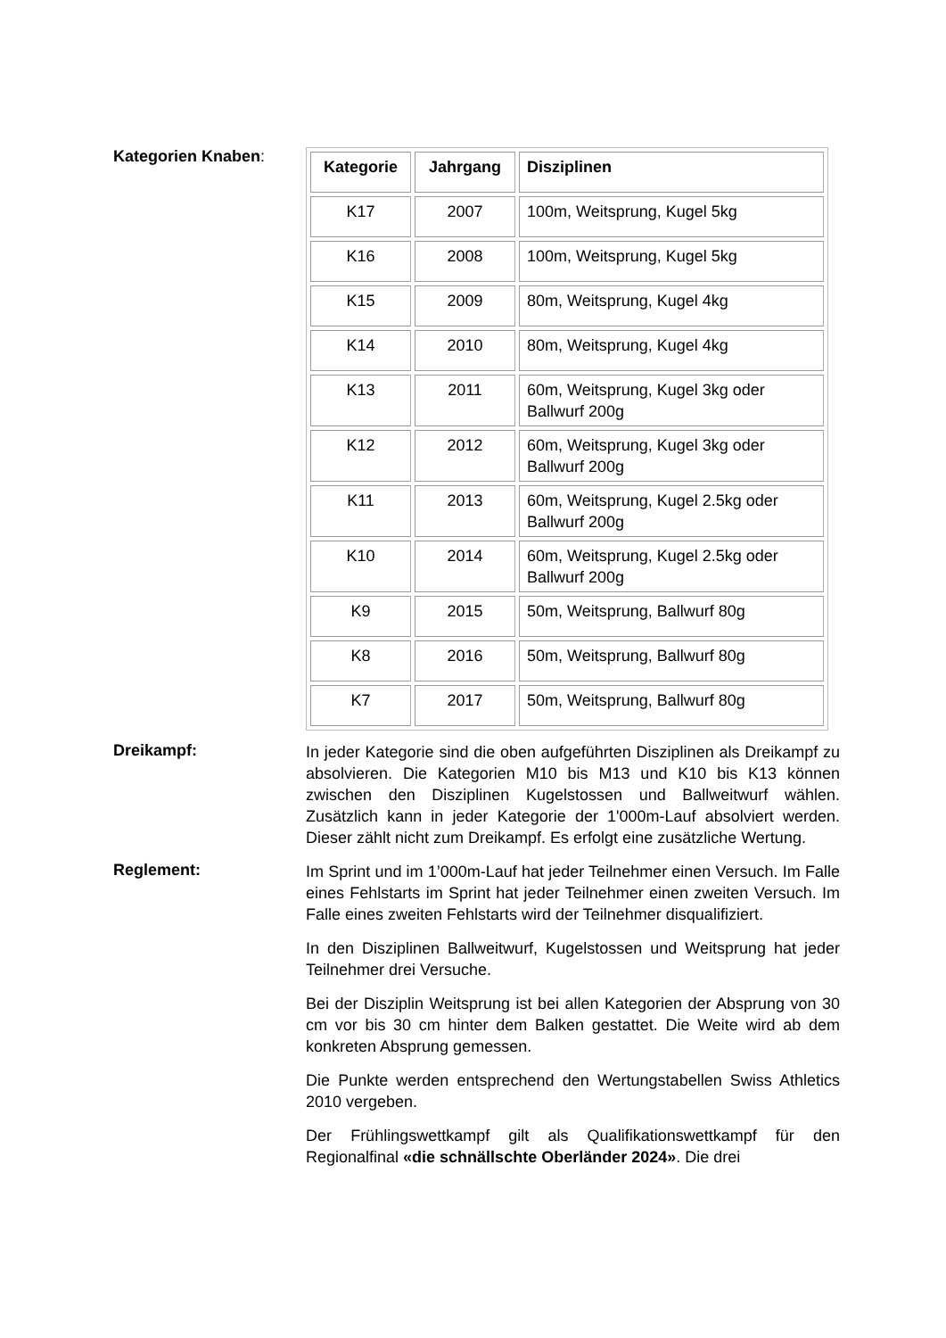Kategorien Knaben:
| Kategorie | Jahrgang | Disziplinen |
| --- | --- | --- |
| K17 | 2007 | 100m, Weitsprung, Kugel 5kg |
| K16 | 2008 | 100m, Weitsprung, Kugel 5kg |
| K15 | 2009 | 80m, Weitsprung, Kugel 4kg |
| K14 | 2010 | 80m, Weitsprung, Kugel 4kg |
| K13 | 2011 | 60m, Weitsprung, Kugel 3kg oder Ballwurf 200g |
| K12 | 2012 | 60m, Weitsprung, Kugel 3kg oder Ballwurf 200g |
| K11 | 2013 | 60m, Weitsprung, Kugel 2.5kg oder Ballwurf 200g |
| K10 | 2014 | 60m, Weitsprung, Kugel 2.5kg oder Ballwurf 200g |
| K9 | 2015 | 50m, Weitsprung, Ballwurf 80g |
| K8 | 2016 | 50m, Weitsprung, Ballwurf 80g |
| K7 | 2017 | 50m, Weitsprung, Ballwurf 80g |
Dreikampf:
In jeder Kategorie sind die oben aufgeführten Disziplinen als Dreikampf zu absolvieren. Die Kategorien M10 bis M13 und K10 bis K13 können zwischen den Disziplinen Kugelstossen und Ballweitwurf wählen. Zusätzlich kann in jeder Kategorie der 1'000m-Lauf absolviert werden. Dieser zählt nicht zum Dreikampf. Es erfolgt eine zusätzliche Wertung.
Reglement:
Im Sprint und im 1’000m-Lauf hat jeder Teilnehmer einen Versuch. Im Falle eines Fehlstarts im Sprint hat jeder Teilnehmer einen zweiten Versuch. Im Falle eines zweiten Fehlstarts wird der Teilnehmer disqualifiziert.
In den Disziplinen Ballweitwurf, Kugelstossen und Weitsprung hat jeder Teilnehmer drei Versuche.
Bei der Disziplin Weitsprung ist bei allen Kategorien der Absprung von 30 cm vor bis 30 cm hinter dem Balken gestattet. Die Weite wird ab dem konkreten Absprung gemessen.
Die Punkte werden entsprechend den Wertungstabellen Swiss Athletics 2010 vergeben.
Der Frühlingswettkampf gilt als Qualifikationswettkampf für den Regionalfinal «die schnällschte Oberländer 2024». Die drei